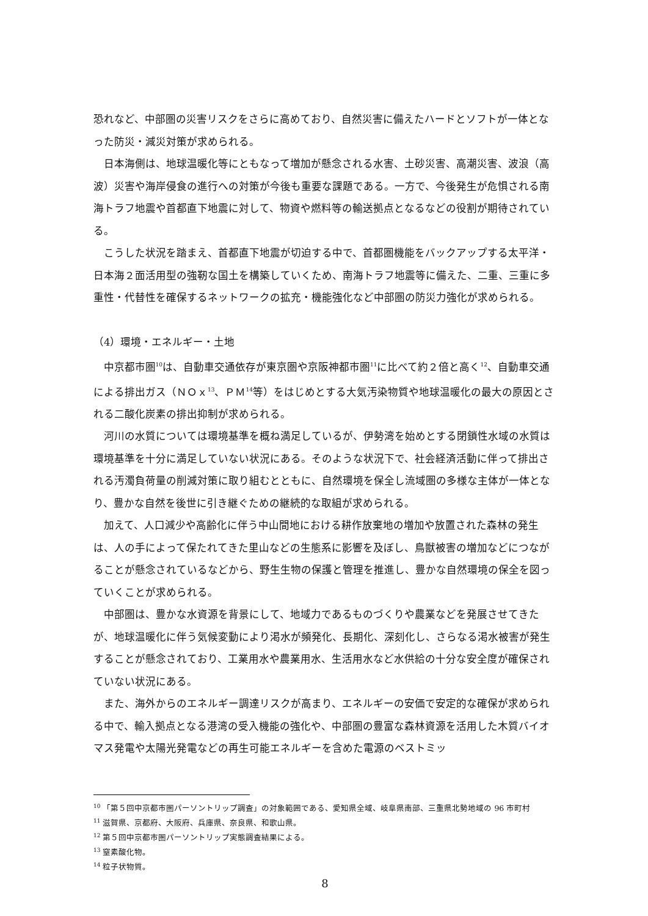恐れなど、中部圏の災害リスクをさらに高めており、自然災害に備えたハードとソフトが一体となった防災・減災対策が求められる。
日本海側は、地球温暖化等にともなって増加が懸念される水害、土砂災害、高潮災害、波浪（高波）災害や海岸侵食の進行への対策が今後も重要な課題である。一方で、今後発生が危惧される南海トラフ地震や首都直下地震に対して、物資や燃料等の輸送拠点となるなどの役割が期待されている。
こうした状況を踏まえ、首都直下地震が切迫する中で、首都圏機能をバックアップする太平洋・日本海２面活用型の強靭な国土を構築していくため、南海トラフ地震等に備えた、二重、三重に多重性・代替性を確保するネットワークの拡充・機能強化など中部圏の防災力強化が求められる。
（4）環境・エネルギー・土地
中京都市圏<sup>10</sup>は、自動車交通依存が東京圏や京阪神都市圏<sup>11</sup>に比べて約２倍と高く<sup>12</sup>、自動車交通による排出ガス（ＮＯｘ<sup>13</sup>、ＰＭ<sup>14</sup>等）をはじめとする大気汚染物質や地球温暖化の最大の原因とされる二酸化炭素の排出抑制が求められる。
河川の水質については環境基準を概ね満足しているが、伊勢湾を始めとする閉鎖性水域の水質は環境基準を十分に満足していない状況にある。そのような状況下で、社会経済活動に伴って排出される汚濁負荷量の削減対策に取り組むとともに、自然環境を保全し流域圏の多様な主体が一体となり、豊かな自然を後世に引き継ぐための継続的な取組が求められる。
加えて、人口減少や高齢化に伴う中山間地における耕作放棄地の増加や放置された森林の発生は、人の手によって保たれてきた里山などの生態系に影響を及ぼし、鳥獣被害の増加などにつながることが懸念されているなどから、野生生物の保護と管理を推進し、豊かな自然環境の保全を図っていくことが求められる。
中部圏は、豊かな水資源を背景にして、地域力であるものづくりや農業などを発展させてきたが、地球温暖化に伴う気候変動により渇水が頻発化、長期化、深刻化し、さらなる渇水被害が発生することが懸念されており、工業用水や農業用水、生活用水など水供給の十分な安全度が確保されていない状況にある。
また、海外からのエネルギー調達リスクが高まり、エネルギーの安価で安定的な確保が求められる中で、輸入拠点となる港湾の受入機能の強化や、中部圏の豊富な森林資源を活用した木質バイオマス発電や太陽光発電などの再生可能エネルギーを含めた電源のベストミッ
<sup>10</sup> 「第５回中京都市圏パーソントリップ調査」の対象範囲である、愛知県全域、岐阜県南部、三重県北勢地域の 96 市町村
<sup>11</sup> 滋賀県、京都府、大阪府、兵庫県、奈良県、和歌山県。
<sup>12</sup> 第５回中京都市圏パーソントリップ実態調査結果による。
<sup>13</sup> 窒素酸化物。
<sup>14</sup> 粒子状物質。
8